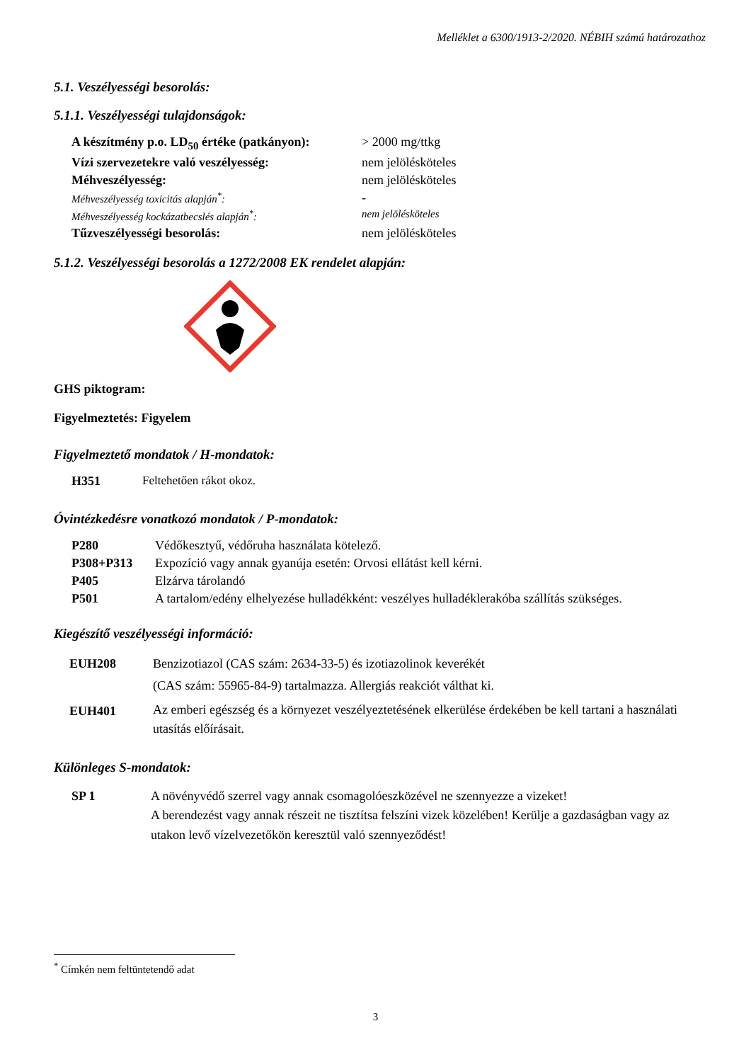Melléklet a 6300/1913-2/2020. NÉBIH számú határozathoz
5.1. Veszélyességi besorolás:
5.1.1. Veszélyességi tulajdonságok:
| A készítmény p.o. LD<sub>50</sub> értéke (patkányon): | > 2000 mg/ttkg |
| Vízi szervezetekre való veszélyesség: | nem jelölésköteles |
| Méhveszélyesség: | nem jelölésköteles |
| Méhveszélyesség toxicitás alapján<sup>*</sup>: | - |
| Méhveszélyesség kockázatbecslés alapján<sup>*</sup>: | nem jelölésköteles |
| Tűzveszélyességi besorolás: | nem jelölésköteles |
5.1.2. Veszélyességi besorolás a 1272/2008 EK rendelet alapján:
GHS piktogram:
Figyelmeztetés: Figyelem
Figyelmeztető mondatok / H-mondatok:
| H351 | Feltehetően rákot okoz. |
Óvintézkedésre vonatkozó mondatok / P-mondatok:
| P280 | Védőkesztyű, védőruha használata kötelező. |
| P308+P313 | Expozíció vagy annak gyanúja esetén: Orvosi ellátást kell kérni. |
| P405 | Elzárva tárolandó |
| P501 | A tartalom/edény elhelyezése hulladékként: veszélyes hulladéklerakóba szállítás szükséges. |
Kiegészítő veszélyességi információ:
| EUH208 | Benzizotiazol (CAS szám: 2634-33-5) és izotiazolinok keverékét (CAS szám: 55965-84-9) tartalmazza. Allergiás reakciót válthat ki. |
| EUH401 | Az emberi egészség és a környezet veszélyeztetésének elkerülése érdekében be kell tartani a használati utasítás előírásait. |
Különleges S-mondatok:
| SP 1 | A növényvédő szerrel vagy annak csomagolóeszközével ne szennyezze a vizeket! A berendezést vagy annak részeit ne tisztítsa felszíni vizek közelében! Kerülje a gazdaságban vagy az utakon levő vízelvezetőkön keresztül való szennyeződést! |
<sup>*</sup> Címkén nem feltüntetendő adat
3